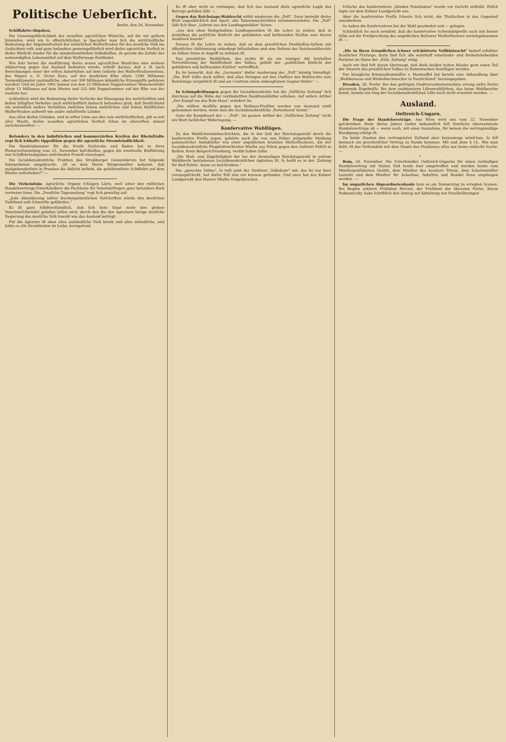Politische Ueberſicht.
Berlin, den 26. November.
Schiffahrts-Abgaben.
Die Gemeingefährlichkeit der neueſten agrariſchen Wünſche, auf die wir geſtern hinwieſen, wird um ſo offenſichtlicher, je ſpecieller man ſich die wirtſchaftliche Bedeutung der Abgabenfreiheit der natürlichen Waſſerſtraßen für das deutſche Volk ins Gedächtnis ruft; und ganz beſonders gemeingefährlich wird dieſer agrariſche Vorſtoß in dieſer Hinſicht wieder für die minderbemittelten Volksklaſſen, da gerade die Zufuhr der notwendigſten Lebensmittel auf dem Waſſerwege ſtattfindet.
Wie ſehr ferner die Ausführung dieſes neuen agrariſchen Wunſches eine weitere Abſperrung gegen das Ausland bedeuten würde, erhellt daraus, daß z. B. nach Berechnungen einer der erſten Autoritäten auf dem Gebiete des Waſſerſtraßenweſens, des Majors a. D. Victor Kurs, auf der deutſchen Elbe allein 1390 Millionen Tonnenkilometer ausländiſche, aber nur 399 Millionen inländiſche Erzeugniſſe gefahren wurden! Und im Jahre 1901 kamen von den 23 Millionen Doppelcentner Weizeneinfuhr allein 13 Millionen auf dem Rheine und 325 000 Doppelcentner auf der Elbe von der Seeſeite her.
Schließlich wird die Bedeutung dieſer Verſuche der Einengung des natürlichſten und bisher billigſten Verkehrs auch wirtſchaftlich dadurch beſonders groß, daß Deutſchland ein weſentlich andres Verhältnis zwiſchen ſeinen natürlichen und ſeinen künſtlichen Waſſerſtraßen aufweiſt wie andre induſtrielle Länder.
Aus allen dieſen Gründen, und in erſter Linie aus den rein wirtſchaftlichen, gilt es mit aller Macht, dieſen neueſten agrariſchen Vorſtoß ſchon im allererſten Anlauf zurückzuwerfen! —
Beſonders in den induſtriellen und kommerziellen Kreiſen der Rheinſtädte regt ſich lebhafte Oppoſition gegen die agrariſche Stromfeindlichkeit.
Die Handelskammer für die Kreiſe Karlsruhe und Baden hat in ihrer Plenarverſammlung vom 23. November beſchloſſen, gegen die eventuelle Einführung von Schiffahrtsabgaben entſchieden Proteſt einzulegen.
Die ſocialdemokratiſche Fraktion des Straßburger Gemeinderats hat folgende Interpellation eingebracht: „Iſt es dem Herrn Bürgermeiſter bekannt, daß maßgebenderſeits in Preußen die Abſicht beſteht, die gebührenfreie Schiffahrt auf dem Rheine aufzuheben?" —
Die Vieheinfuhr. Agrariſche Organe ſchlagen Lärm, weil unter den ruſſiſchen Handelsvertrags-Unterhändlern die Fachleute für Veterinärfragen ganz beſonders ſtark vertreten ſeien. Die „Deutſche Tageszeitung" regt ſich gewaltig auf:
„Jede Abmilderung unſrer ſeuchenpolizeilichen Vorſchriften würde den deutſchen Viehſtand aufs ſchwerſte gefährden."
Es iſt ganz ſelbſtverſtändlich, daß ſich kein Staat mehr den groben Veterinärſchwindel gefallen laſſen wird, durch den die den Agrariern hörige deutſche Regierung das deutſche Volk ſowohl wie das Ausland betrügt.
Für die Agrarier iſt eben alles ausländiſche Vieh krank und alles inländiſche, und hätte es alle Krankheiten im Leibe, kerngeſund.
Es iſt aber nicht zu verlangen, daß ſich das Ausland dieſe agrariſche Logik des Betrugs gefallen läßt. —
Gegen das Reichstags-Wahlrecht wühlt wiederum die „Poſt". Zwar betreibt dieſes Blatt augenblicklich den Sport, alte Tatarennachrichten zuſammenzuleſen. Die „Poſt" läßt ſich über „Lehren aus den Landtagswahlen" hören:
„Aus den eben ſtattgehabten Landtagswahlen iſt die Lehre zu ziehen, daß in denſelben die politiſche Einſicht der gebildeten und beſitzenden Klaſſen zum klaren Ausdruck kommt."
Daraus iſt die Lehre zu ziehen, daß an dem preußiſchen Dreiklaſſen-Syſtem mit öffentlicher Abſtimmung unbedingt feſtzuhalten und eine Reform des Reichswahlrechts im ſelben Sinne in Angriff zu nehmen iſt.
Das preußiſche Wahlſyſtem, das nichts iſt als ein einziger Akt brutalſter Terroriſierung der Wahlfreiheit des Volkes, gefällt der „politiſchen Einſicht der gebildeten und beſitzenden Klaſſen" vortrefflich.
Es ſei bemerkt, daß die „Germania" dieſer Aeußerung der „Poſt" bündig hinzufügt: „Die ‚Poſt' ſollte doch wiſſen, daß alles Drängen auf den Umſturz des Wahlrechts zum Reichstage vergeblich iſt und am Centrum einen unbeugſamen Gegner findet." —
In Schimpfleiſtungen gegen die Socialdemokratie hat die „Voſſiſche Zeitung" ſich durchaus auf die Höhe der verblödetſten Reaktionsblätter erhoben. Auf unſern Artikel „Der Kampf um das Rote Haus" erwidert ſie:
„Die wüſten Ausfälle gegen den Rathaus-Freiſinn werden von niemand ernſt genommen werden, wenn man die ſocialdemokratiſche ‚Parteimoral' kennt."
Ganz die Kampfesart der — „Poſt". Im ganzen Artikel der „Voſſiſchen Zeitung" nicht ein Wort ſachlicher Widerlegung. —
Konſervative Wahllügen.
Zu den Wahlſchwindelnachrichten, die in der Zeit der Reichstagswahl durch die konſervative Preſſe zogen, gehörte auch die von uns früher mitgeteilte Meldung pommerſcher Amtsblätter von einer angeblichen brutalen Meſſerſtecherei, die der ſocialdemokratiſche Flugblattverbreiter Mielke aus Polzin gegen den Gaſtwirt Felſch in Bollow, Kreis Belgard-Dramburg, verübt haben ſollte.
„Die Maß- und Zügelloſigkeit der bei der diesmaligen Reichstagswahl in unſrem Wahlkreiſe betriebenen ſocialdemokratiſchen Agitation iſt, ſo heißt es in der ‚Zeitung für Bad Polzin', kaum zu beſchreiben."
Die „gerechte Sühne", ſo teilt jetzt der Stettiner „Volksbote" mit, das ſei nur kurz vorausgeſchickt, hat dieſer Fall nun vor kurzem gefunden. Und zwar hat das Ksliner Landgericht den Maurer Mielke freigeſprochen.
Urſache des konſervativen „blinden Fanatismus" wurde vor Gericht enthüllt. Felſch ſagte vor dem Ksliner Landgericht aus:
Aber die konſervative Preſſe ſcheute ſich nicht, die Thatſachen in das Gegenteil umzukehren.
So haben die Konſervativen bei der Wahl gearbeitet und — gelogen.
Schließlich ſei noch erwähnt, daß die konſervative Schwindelpreſſe noch mit keiner Silbe auf die Freiſprechung des angeblichen Bollower Meſſerſtechers zurückgekommen iſt. —
„Die in ihren Grundfeſten ſchwer erſchütterte Vollblutzucht" bedarf erhöhter ſtaatlicher Fürſorge; darin ſind ſich alle wahrhaft vaterlands- und freiheitsliebenden Parteien im Sinne der „Köln. Zeitung" einig.
Auch wir ſind feſt davon überzeugt, daß dieſe beiden hohen Häuſer gern einen Teil der Steuern des preußiſchen Volkes zu Rennzwecken bewilligen werden.
Der königliche Kriminalkommiſſar v. Manteuffel hat bereits eine Abhandlung über „Wettbureaus und Winkelbuchmacher in Deutſchland" herausgegeben.
Dresden, 26. Novbr. Bei den geſtrigen Stadtverordnetenwahlen errang unſre Partei glänzende Ergebniſſe. Bei dem reaktionären Liſtenwahlſyſtem, das keine Wahlbezirke kennt, konnte ein Sieg der ſocialdemokratiſchen Liſte noch nicht erwartet werden. —
Ausland.
Oeſtreich-Ungarn.
Die Frage der Handelsverträge. Aus Wien wird uns vom 22. November geſchrieben: Ende dieſes Jahres laufen bekanntlich faſt ſämtliche internationale Handelsverträge ab — wenn auch, mit einer Ausnahme, für keinen die vertragsmäßige Kündigung erfolgt iſt.
Da beide Staaten den vertragsloſen Zuſtand aber keineswegs wünſchen, ſo ſoll dennoch ein proviſoriſcher Vertrag zu ſtande kommen. Mit und ohne § 14.. Wie man ſieht, iſt das Verhandeln mit dem Staate des Dualismus alles nur keine einfache Sache. —
*
Rom, 26. November. Die Unterhändler Oeſtreich-Ungarns für einen vorläufigen Handelsvertrag mit Italien ſind heute hier eingetroffen und werden heute vom Miniſterpräſidenten Giolitti, dem Miniſter des Aeußern Tittoni, dem Schatzminiſter Luzzatti und dem Miniſter für Ackerbau, Induſtrie und Handel Rava empfangen werden. —
Im ungariſchen Abgeordnetenhauſe kam es am Donnerstag zu erregten Scenen. Bei Beginn erklärte Präſident Perczel, der Präſident der liberalen Partei, Baron Podmaniczky, habe ſchriftlich den Antrag auf Abhaltung von Parallelſitzungen